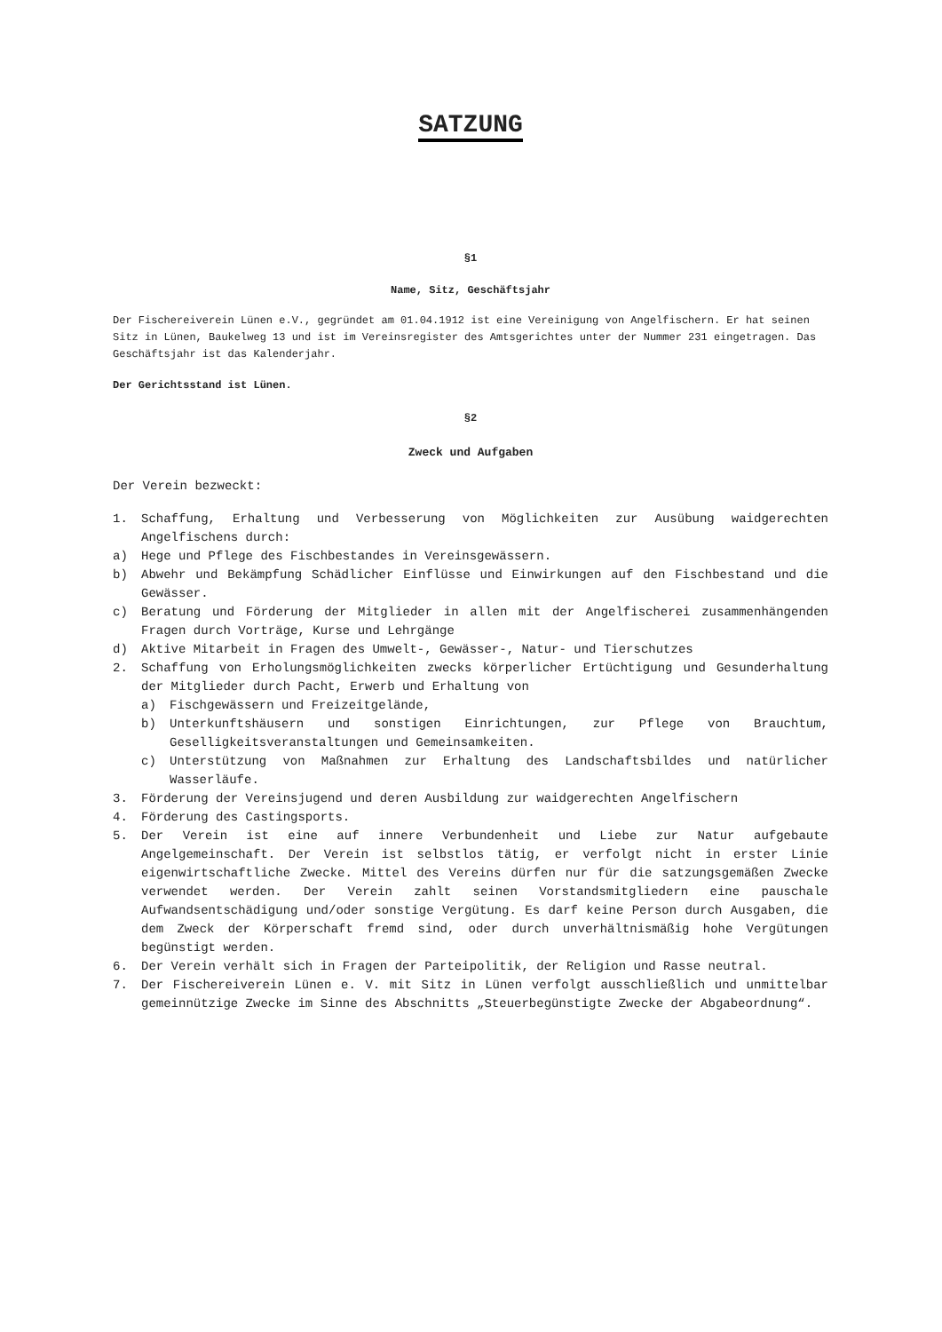SATZUNG
§1
Name, Sitz, Geschäftsjahr
Der Fischereiverein Lünen e.V., gegründet am 01.04.1912 ist eine Vereinigung von Angelfischern. Er hat seinen Sitz in Lünen, Baukelweg 13 und ist im Vereinsregister des Amtsgerichtes unter der Nummer 231 eingetragen. Das Geschäftsjahr ist das Kalenderjahr.
Der Gerichtsstand ist Lünen.
§2
Zweck und Aufgaben
Der Verein bezweckt:
1. Schaffung, Erhaltung und Verbesserung von Möglichkeiten zur Ausübung waidgerechten Angelfischens durch:
a) Hege und Pflege des Fischbestandes in Vereinsgewässern.
b) Abwehr und Bekämpfung Schädlicher Einflüsse und Einwirkungen auf den Fischbestand und die Gewässer.
c) Beratung und Förderung der Mitglieder in allen mit der Angelfischerei zusammenhängenden Fragen durch Vorträge, Kurse und Lehrgänge
d) Aktive Mitarbeit in Fragen des Umwelt-, Gewässer-, Natur- und Tierschutzes
2. Schaffung von Erholungsmöglichkeiten zwecks körperlicher Ertüchtigung und Gesunderhaltung der Mitglieder durch Pacht, Erwerb und Erhaltung von
a) Fischgewässern und Freizeitgelände,
b) Unterkunftshäusern und sonstigen Einrichtungen, zur Pflege von Brauchtum, Geselligkeitsveranstaltungen und Gemeinsamkeiten.
c) Unterstützung von Maßnahmen zur Erhaltung des Landschaftsbildes und natürlicher Wasserläufe.
3. Förderung der Vereinsjugend und deren Ausbildung zur waidgerechten Angelfischern
4. Förderung des Castingsports.
5. Der Verein ist eine auf innere Verbundenheit und Liebe zur Natur aufgebaute Angelgemeinschaft. Der Verein ist selbstlos tätig, er verfolgt nicht in erster Linie eigenwirtschaftliche Zwecke. Mittel des Vereins dürfen nur für die satzungsgemäßen Zwecke verwendet werden. Der Verein zahlt seinen Vorstandsmitgliedern eine pauschale Aufwandsentschädigung und/oder sonstige Vergütung. Es darf keine Person durch Ausgaben, die dem Zweck der Körperschaft fremd sind, oder durch unverhältnismäßig hohe Vergütungen begünstigt werden.
6. Der Verein verhält sich in Fragen der Parteipolitik, der Religion und Rasse neutral.
7. Der Fischereiverein Lünen e. V. mit Sitz in Lünen verfolgt ausschließlich und unmittelbar gemeinnützige Zwecke im Sinne des Abschnitts „Steuerbegünstigte Zwecke der Abgabeordnung“.